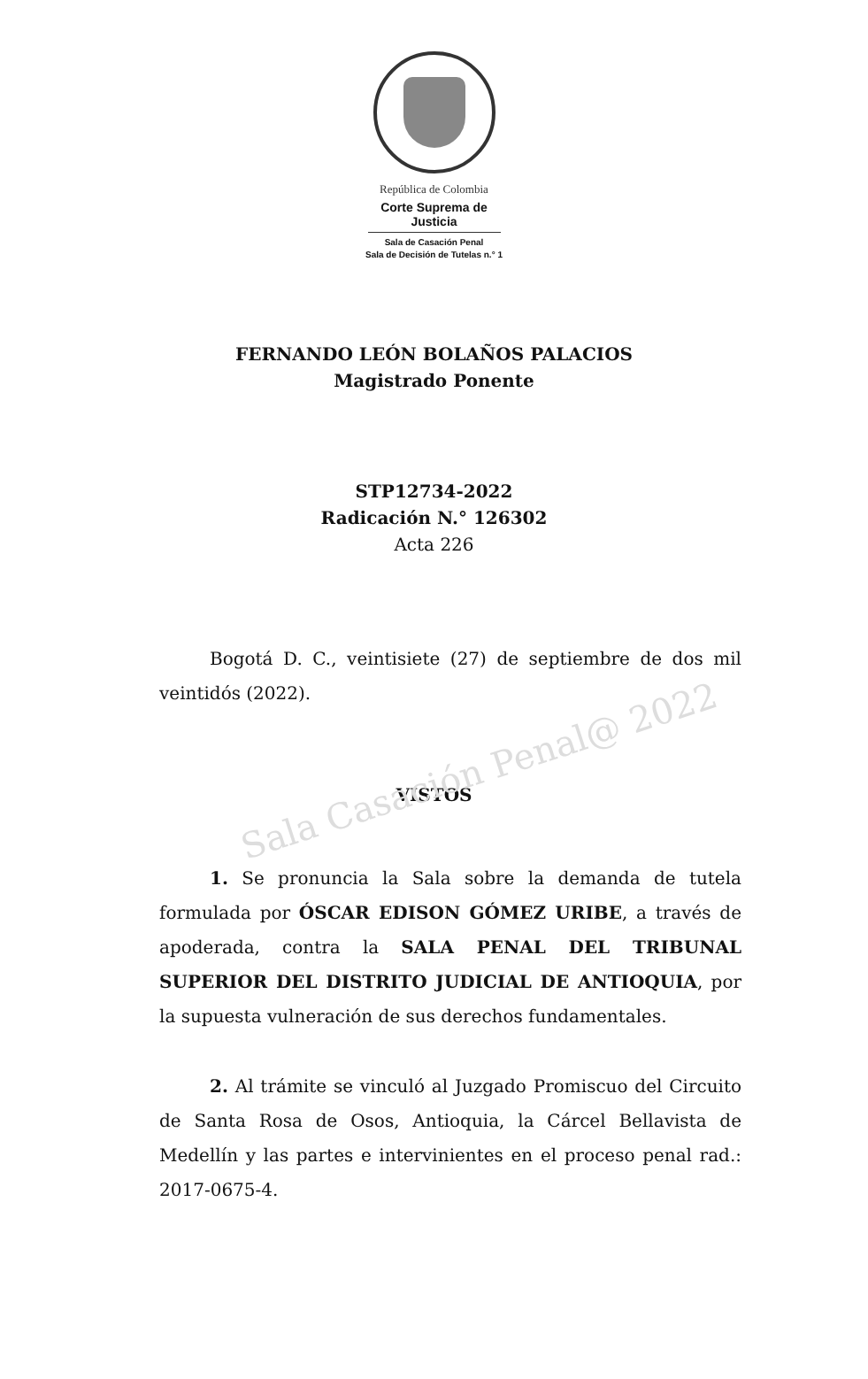República de Colombia
Corte Suprema de Justicia
Sala de Casación Penal
Sala de Decisión de Tutelas n.° 1
FERNANDO LEÓN BOLAÑOS PALACIOS
Magistrado Ponente
STP12734-2022
Radicación N.° 126302
Acta 226
Bogotá D. C., veintisiete (27) de septiembre de dos mil veintidós (2022).
VISTOS
1. Se pronuncia la Sala sobre la demanda de tutela formulada por ÓSCAR EDISON GÓMEZ URIBE, a través de apoderada, contra la SALA PENAL DEL TRIBUNAL SUPERIOR DEL DISTRITO JUDICIAL DE ANTIOQUIA, por la supuesta vulneración de sus derechos fundamentales.
2. Al trámite se vinculó al Juzgado Promiscuo del Circuito de Santa Rosa de Osos, Antioquia, la Cárcel Bellavista de Medellín y las partes e intervinientes en el proceso penal rad.: 2017-0675-4.
Sala Casación Penal@ 2022